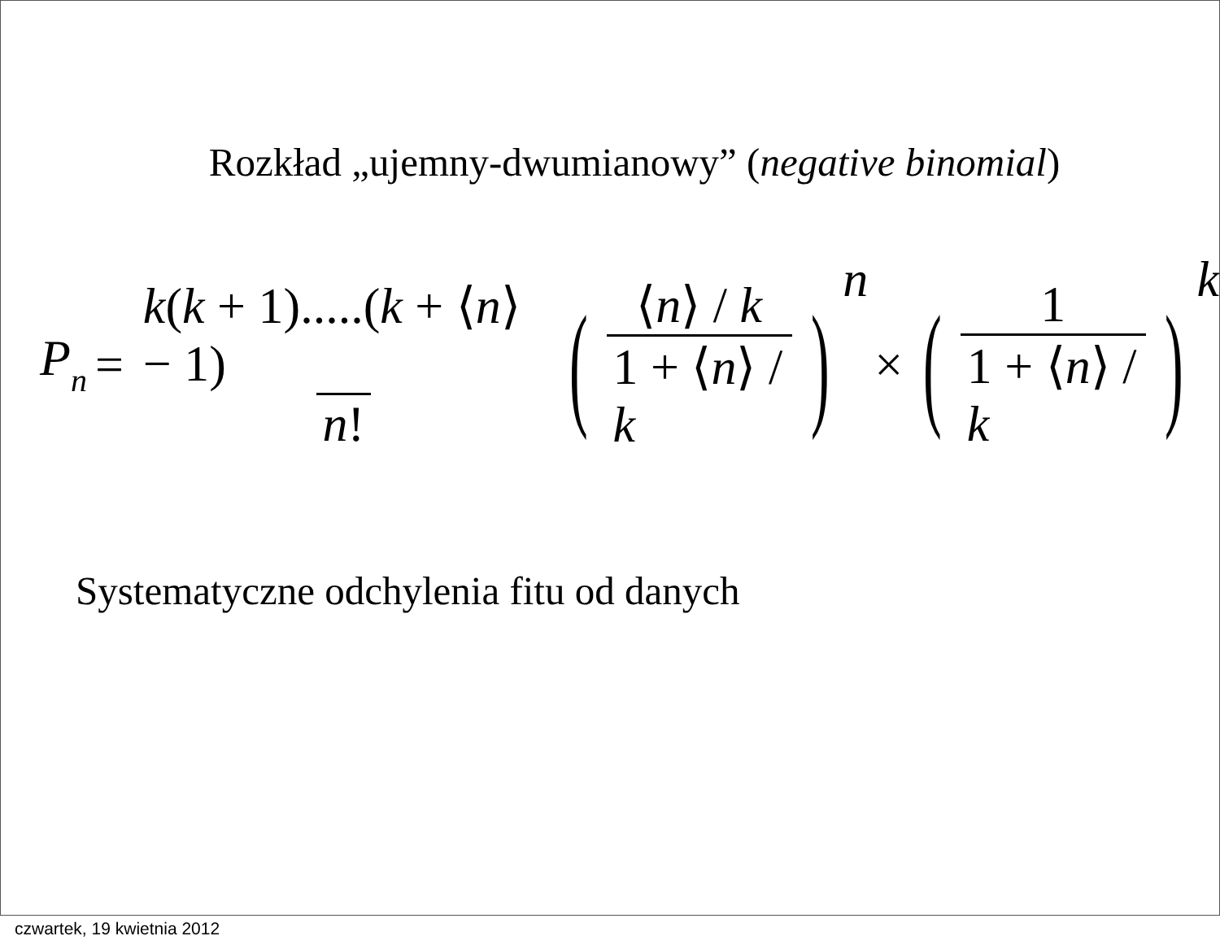Rozkład „ujemny-dwumianowy” (negative binomial)
Pn = k(k + 1).....(k + ⟨n⟩ − 1) n! ( ⟨n⟩ / k 1 + ⟨n⟩ / k ) n × ( 1 1 + ⟨n⟩ / k ) k
Systematyczne odchylenia fitu od danych
czwartek, 19 kwietnia 2012